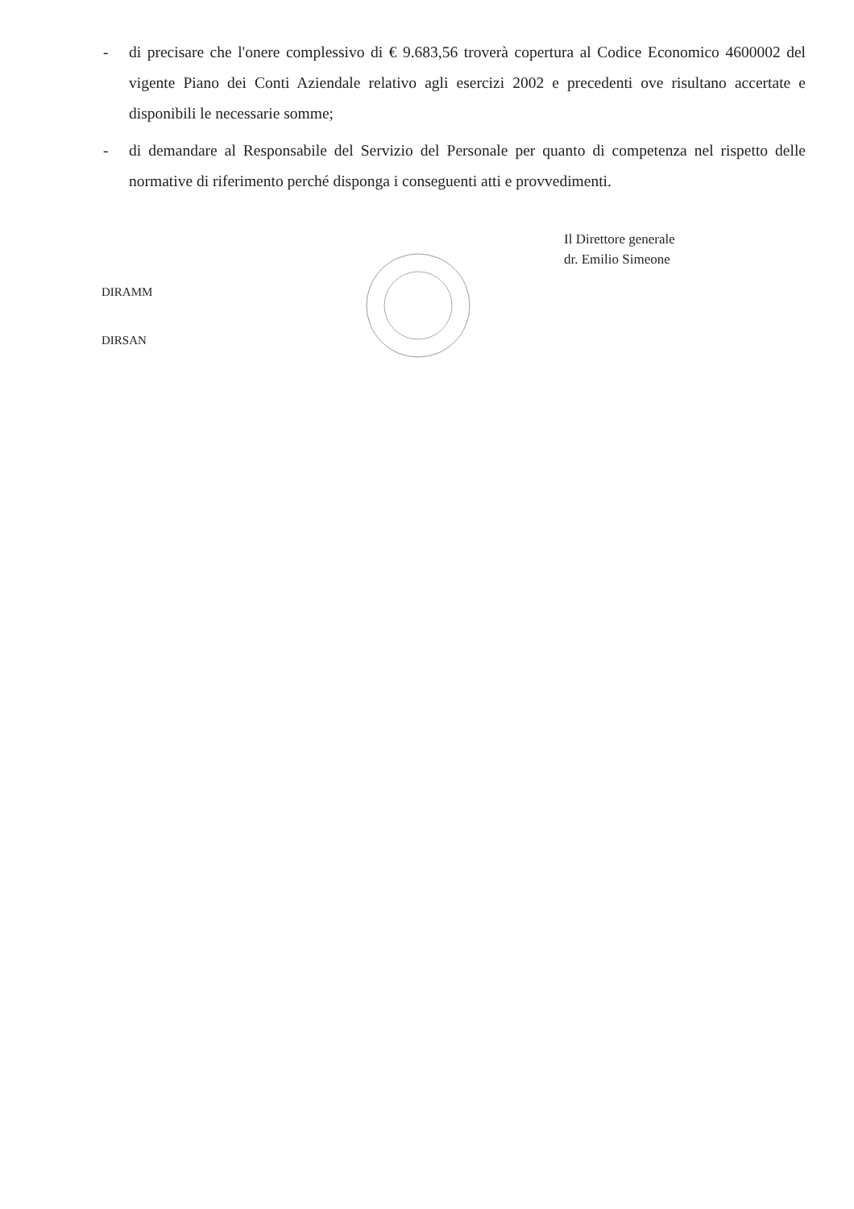- di precisare che l'onere complessivo di € 9.683,56 troverà copertura al Codice Economico 4600002 del vigente Piano dei Conti Aziendale relativo agli esercizi 2002 e precedenti ove risultano accertate e disponibili le necessarie somme;
- di demandare al Responsabile del Servizio del Personale per quanto di competenza nel rispetto delle normative di riferimento perché disponga i conseguenti atti e provvedimenti.
Il Direttore generale
dr. Emilio Simeone
DIRAMM
DIRSAN